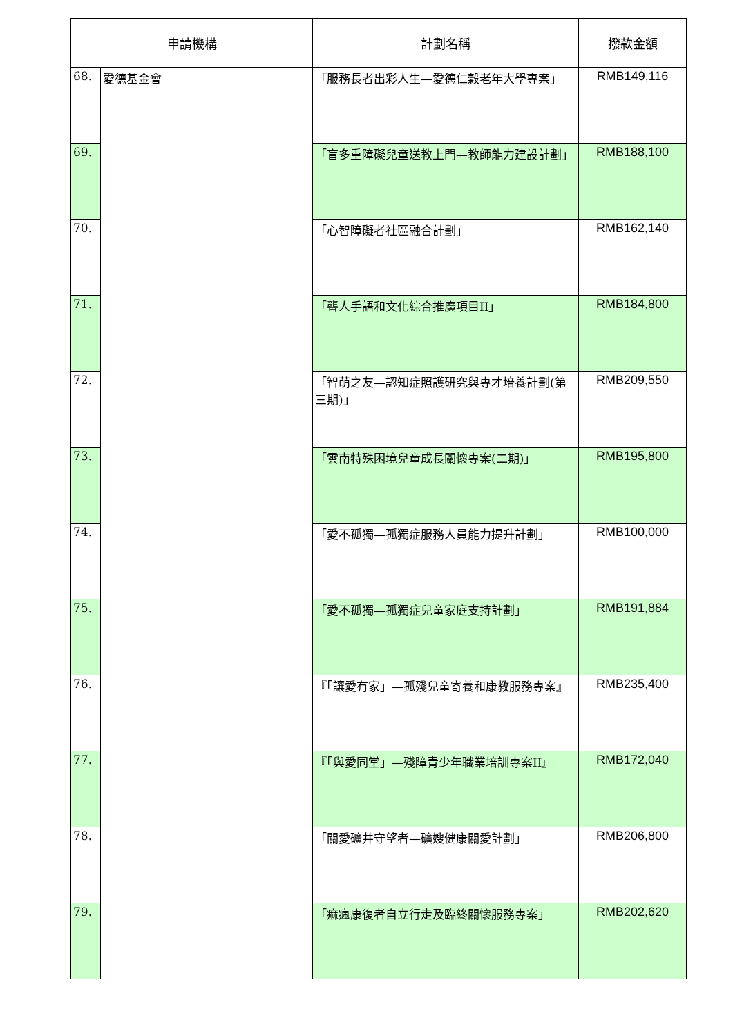| 申請機構 | | 計劃名稱 | 撥款金額 |
| --- | --- | --- | --- |
| 68. | 愛德基金會 | 「服務長者出彩人生—愛德仁穀老年大學專案」 | RMB149,116 |
| 69. | | 「盲多重障礙兒童送教上門—教師能力建設計劃」 | RMB188,100 |
| 70. | | 「心智障礙者社區融合計劃」 | RMB162,140 |
| 71. | | 「聾人手語和文化綜合推廣項目II」 | RMB184,800 |
| 72. | | 「智萌之友—認知症照護研究與專才培養計劃(第三期)」 | RMB209,550 |
| 73. | | 「雲南特殊困境兒童成長關懷專案(二期)」 | RMB195,800 |
| 74. | | 「愛不孤獨—孤獨症服務人員能力提升計劃」 | RMB100,000 |
| 75. | | 「愛不孤獨—孤獨症兒童家庭支持計劃」 | RMB191,884 |
| 76. | | 『「讓愛有家」—孤殘兒童寄養和康教服務專案』 | RMB235,400 |
| 77. | | 『「與愛同堂」—殘障青少年職業培訓專案II』 | RMB172,040 |
| 78. | | 「關愛礦井守望者—礦嫂健康關愛計劃」 | RMB206,800 |
| 79. | | 「痲瘋康復者自立行走及臨終關懷服務專案」 | RMB202,620 |